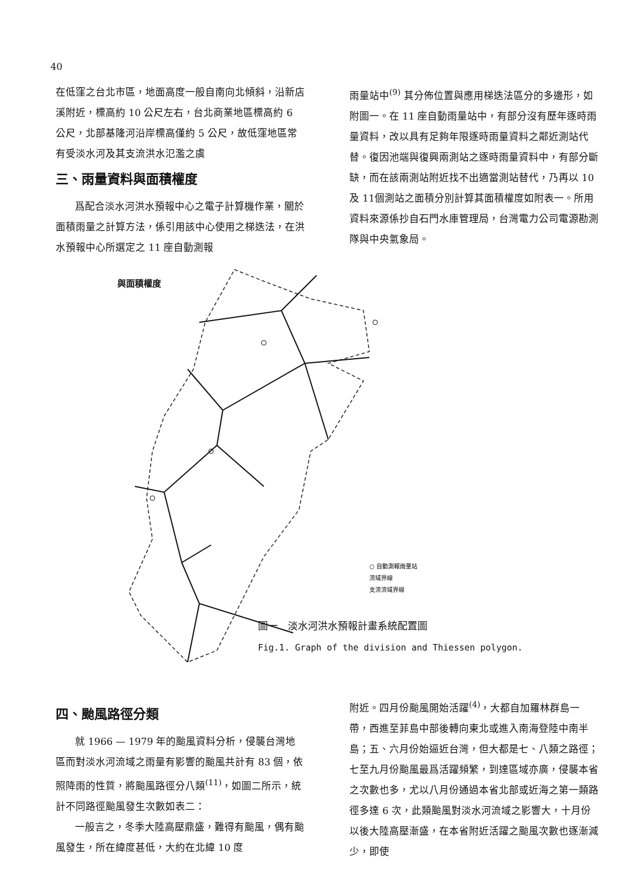40
在低窪之台北市區，地面高度一般自南向北傾斜，沿新店溪附近，標高約 10 公尺左右，台北商業地區標高約 6 公尺，北部基隆河沿岸標高僅約 5 公尺，故低窪地區常有受淡水河及其支流洪水氾濫之虞
三、雨量資料與面積權度
  爲配合淡水河洪水預報中心之電子計算機作業，關於面積雨量之計算方法，係引用該中心使用之梯迭法，在洪水預報中心所選定之 11 座自動測報
雨量站中<sup>(9)</sup> 其分佈位置與應用梯迭法區分的多邊形，如附圖一。在 11 座自動雨量站中，有部分沒有歷年逐時雨量資料，改以具有足夠年限逐時雨量資料之鄰近測站代替。復因池端與復興兩測站之逐時雨量資料中，有部分斷缺，而在該兩測站附近找不出適當測站替代，乃再以 10 及 11個測站之面積分別計算其面積權度如附表一。所用資料來源係抄自石門水庫管理局，台灣電力公司電源勘測隊與中央氣象局。
與面積權度
○ 自動測報雨量站
流域界線
支流流域界線
圖一 淡水河洪水預報計畫系統配置圖
Fig.1. Graph of the division and Thiessen polygon.
四、颱風路徑分類
  就 1966 — 1979 年的颱風資料分析，侵襲台灣地區而對淡水河流域之雨量有影響的颱風共計有 83 個，依照降雨的性質，將颱風路徑分八類<sup>(11)</sup>，如圖二所示，統計不同路徑颱風發生次數如表二：
  一般言之，冬季大陸高壓鼎盛，難得有颱風，偶有颱風發生，所在緯度甚低，大約在北緯 10 度
附近。四月份颱風開始活躍<sup>(4)</sup>，大都自加羅林群島一帶，西進至菲島中部後轉向東北或進入南海登陸中南半島；五、六月份始逼近台灣，但大都是七、八類之路徑；七至九月份颱風最爲活躍頻繁，到達區域亦廣，侵襲本省之次數也多，尤以八月份通過本省北部或近海之第一類路徑多達 6 次，此類颱風對淡水河流域之影響大，十月份以後大陸高壓漸盛，在本省附近活躍之颱風次數也逐漸減少，即使